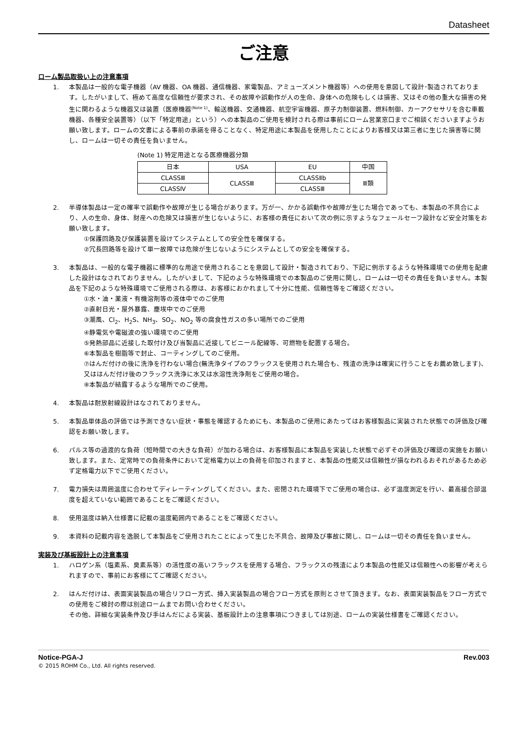Datasheet
ご注意
ローム製品取扱い上の注意事項
1. 本製品は一般的な電子機器（AV 機器、OA 機器、通信機器、家電製品、アミューズメント機器等）への使用を意図して設計･製造されております。したがいまして、極めて高度な信頼性が要求され、その故障や誤動作が人の生命、身体への危険もしくは損害、又はその他の重大な損害の発生に関わるような機器又は装置（医療機器<sup>(Note 1)</sup>、輸送機器、交通機器、航空宇宙機器、原子力制御装置、燃料制御、カーアクセサリを含む車載機器、各種安全装置等）（以下「特定用途」という）への本製品のご使用を検討される際は事前にローム営業窓口までご相談くださいますようお願い致します。ロームの文書による事前の承諾を得ることなく、特定用途に本製品を使用したことによりお客様又は第三者に生じた損害等に関し、ロームは一切その責任を負いません。
(Note 1) 特定用途となる医療機器分類
| 日本 | USA | EU | 中国 |
| CLASSⅢ | CLASSⅢ | CLASSⅡb | Ⅲ類 |
| CLASSⅣ | | CLASSⅢ | |
2. 半導体製品は一定の確率で誤動作や故障が生じる場合があります。万が一、かかる誤動作や故障が生じた場合であっても、本製品の不具合により、人の生命、身体、財産への危険又は損害が生じないように、お客様の責任において次の例に示すようなフェールセーフ設計など安全対策をお願い致します。
①保護回路及び保護装置を設けてシステムとしての安全性を確保する。
②冗長回路等を設けて単一故障では危険が生じないようにシステムとしての安全を確保する。
3. 本製品は、一般的な電子機器に標準的な用途で使用されることを意図して設計・製造されており、下記に例示するような特殊環境での使用を配慮した設計はなされておりません。したがいまして、下記のような特殊環境での本製品のご使用に関し、ロームは一切その責任を負いません。本製品を下記のような特殊環境でご使用される際は、お客様におかれまして十分に性能、信頼性等をご確認ください。
①水・油・薬液・有機溶剤等の液体中でのご使用
②直射日光・屋外暴露、塵埃中でのご使用
③潮風、Cl<sub>2</sub>、H<sub>2</sub>S、NH<sub>3</sub>、SO<sub>2</sub>、NO<sub>2</sub> 等の腐食性ガスの多い場所でのご使用
④静電気や電磁波の強い環境でのご使用
⑤発熱部品に近接した取付け及び当製品に近接してビニール配線等、可燃物を配置する場合。
⑥本製品を樹脂等で封止、コーティングしてのご使用。
⑦はんだ付けの後に洗浄を行わない場合(無洗浄タイプのフラックスを使用された場合も、残渣の洗浄は確実に行うことをお薦め致します)、又ははんだ付け後のフラックス洗浄に水又は水溶性洗浄剤をご使用の場合。
⑧本製品が結露するような場所でのご使用。
4. 本製品は耐放射線設計はなされておりません。
5. 本製品単体品の評価では予測できない症状・事態を確認するためにも、本製品のご使用にあたってはお客様製品に実装された状態での評価及び確認をお願い致します。
6. パルス等の過渡的な負荷（短時間での大きな負荷）が加わる場合は、お客様製品に本製品を実装した状態で必ずその評価及び確認の実施をお願い致します。また、定常時での負荷条件において定格電力以上の負荷を印加されますと、本製品の性能又は信頼性が損なわれるおそれがあるため必ず定格電力以下でご使用ください。
7. 電力損失は周囲温度に合わせてディレーティングしてください。また、密閉された環境下でご使用の場合は、必ず温度測定を行い、最高接合部温度を超えていない範囲であることをご確認ください。
8. 使用温度は納入仕様書に記載の温度範囲内であることをご確認ください。
9. 本資料の記載内容を逸脱して本製品をご使用されたことによって生じた不具合、故障及び事故に関し、ロームは一切その責任を負いません。
実装及び基板設計上の注意事項
1. ハロゲン系（塩素系、臭素系等）の活性度の高いフラックスを使用する場合、フラックスの残渣により本製品の性能又は信頼性への影響が考えられますので、事前にお客様にてご確認ください。
2. はんだ付けは、表面実装製品の場合リフロー方式、挿入実装製品の場合フロー方式を原則とさせて頂きます。なお、表面実装製品をフロー方式での使用をご検討の際は別途ロームまでお問い合わせください。
その他、詳細な実装条件及び手はんだによる実装、基板設計上の注意事項につきましては別途、ロームの実装仕様書をご確認ください。
Notice-PGA-J Rev.003
© 2015 ROHM Co., Ltd. All rights reserved.